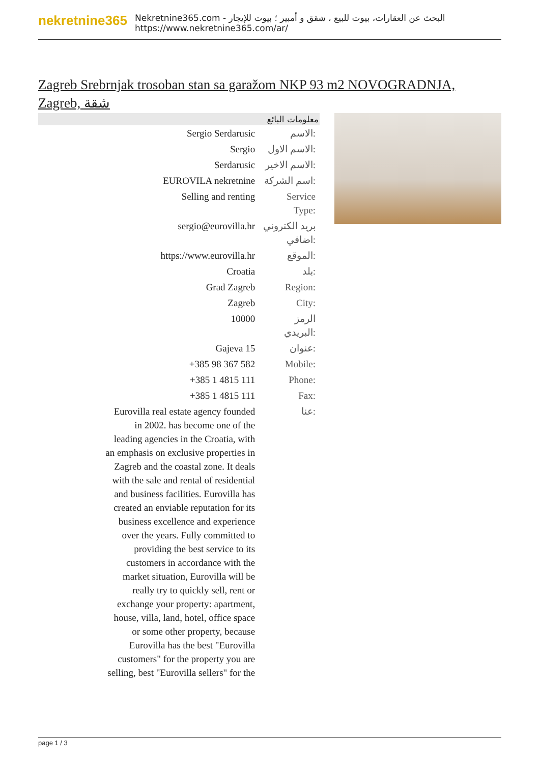nekretnine365
البحث عن العقارات، بيوت للبيع ، شقق و أمبير ؛ بيوت للإيجار - Nekretnine365.com
https://www.nekretnine365.com/ar/
Zagreb Srebrnjak trosoban stan sa garažom NKP 93 m2 NOVOGRADNJA, Zagreb, شقة
| معلومات البائع | |
| --- | --- |
| Sergio Serdarusic | الاسم: |
| Sergio | الاسم الاول: |
| Serdarusic | الاسم الاخير: |
| EUROVILA nekretnine | اسم الشركة: |
| Selling and renting | Service Type: |
| sergio@eurovilla.hr | بريد الكتروني اضافي: |
| https://www.eurovilla.hr | الموقع: |
| Croatia | بلد: |
| Grad Zagreb | Region: |
| Zagreb | City: |
| 10000 | الرمز البريدي: |
| Gajeva 15 | عنوان: |
| +385 98 367 582 | Mobile: |
| +385 1 4815 111 | Phone: |
| +385 1 4815 111 | Fax: |
| Eurovilla real estate agency founded in 2002. has become one of the leading agencies in the Croatia, with an emphasis on exclusive properties in Zagreb and the coastal zone. It deals with the sale and rental of residential and business facilities. Eurovilla has created an enviable reputation for its business excellence and experience over the years. Fully committed to providing the best service to its customers in accordance with the market situation, Eurovilla will be really try to quickly sell, rent or exchange your property: apartment, house, villa, land, hotel, office space or some other property, because Eurovilla has the best "Eurovilla customers" for the property you are selling, best "Eurovilla sellers" for the | عنا: |
page 1 / 3